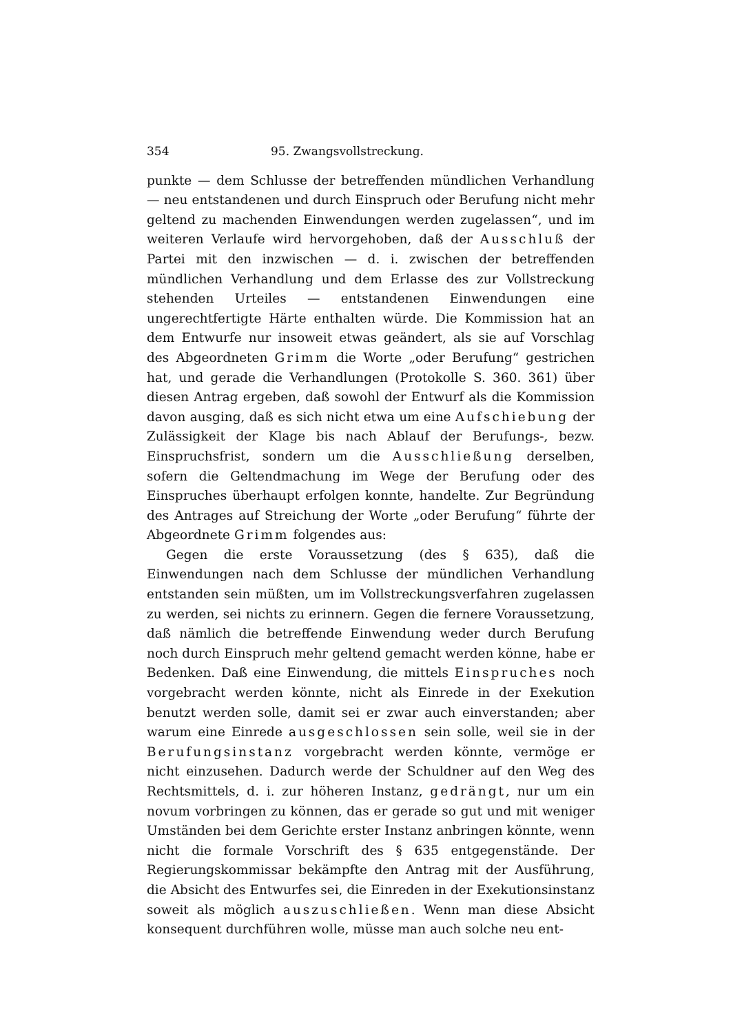354 95. Zwangsvollstreckung.
punkte — dem Schlusse der betreffenden mündlichen Verhandlung — neu entstandenen und durch Einspruch oder Berufung nicht mehr geltend zu machenden Einwendungen werden zugelassen“, und im weiteren Verlaufe wird hervorgehoben, daß der Ausschluß der Partei mit den inzwischen — d. i. zwischen der betreffenden mündlichen Verhandlung und dem Erlasse des zur Vollstreckung stehenden Urteiles — entstandenen Einwendungen eine ungerechtfertigte Härte enthalten würde. Die Kommission hat an dem Entwurfe nur insoweit etwas geändert, als sie auf Vorschlag des Abgeordneten Grimm die Worte „oder Berufung“ gestrichen hat, und gerade die Verhandlungen (Protokolle S. 360. 361) über diesen Antrag ergeben, daß sowohl der Entwurf als die Kommission davon ausging, daß es sich nicht etwa um eine Aufschiebung der Zulässigkeit der Klage bis nach Ablauf der Berufungs-, bezw. Einspruchsfrist, sondern um die Ausschließung derselben, sofern die Geltendmachung im Wege der Berufung oder des Einspruches überhaupt erfolgen konnte, handelte. Zur Begründung des Antrages auf Streichung der Worte „oder Berufung“ führte der Abgeordnete Grimm folgendes aus:
Gegen die erste Voraussetzung (des § 635), daß die Einwendungen nach dem Schlusse der mündlichen Verhandlung entstanden sein müßten, um im Vollstreckungsverfahren zugelassen zu werden, sei nichts zu erinnern. Gegen die fernere Voraussetzung, daß nämlich die betreffende Einwendung weder durch Berufung noch durch Einspruch mehr geltend gemacht werden könne, habe er Bedenken. Daß eine Einwendung, die mittels Einspruches noch vorgebracht werden könnte, nicht als Einrede in der Exekution benutzt werden solle, damit sei er zwar auch einverstanden; aber warum eine Einrede ausgeschlossen sein solle, weil sie in der Berufungsinstanz vorgebracht werden könnte, vermöge er nicht einzusehen. Dadurch werde der Schuldner auf den Weg des Rechtsmittels, d. i. zur höheren Instanz, gedrängt, nur um ein novum vorbringen zu können, das er gerade so gut und mit weniger Umständen bei dem Gerichte erster Instanz anbringen könnte, wenn nicht die formale Vorschrift des § 635 entgegenstände. Der Regierungskommissar bekämpfte den Antrag mit der Ausführung, die Absicht des Entwurfes sei, die Einreden in der Exekutionsinstanz soweit als möglich auszuschließen. Wenn man diese Absicht konsequent durchführen wolle, müsse man auch solche neu ent-